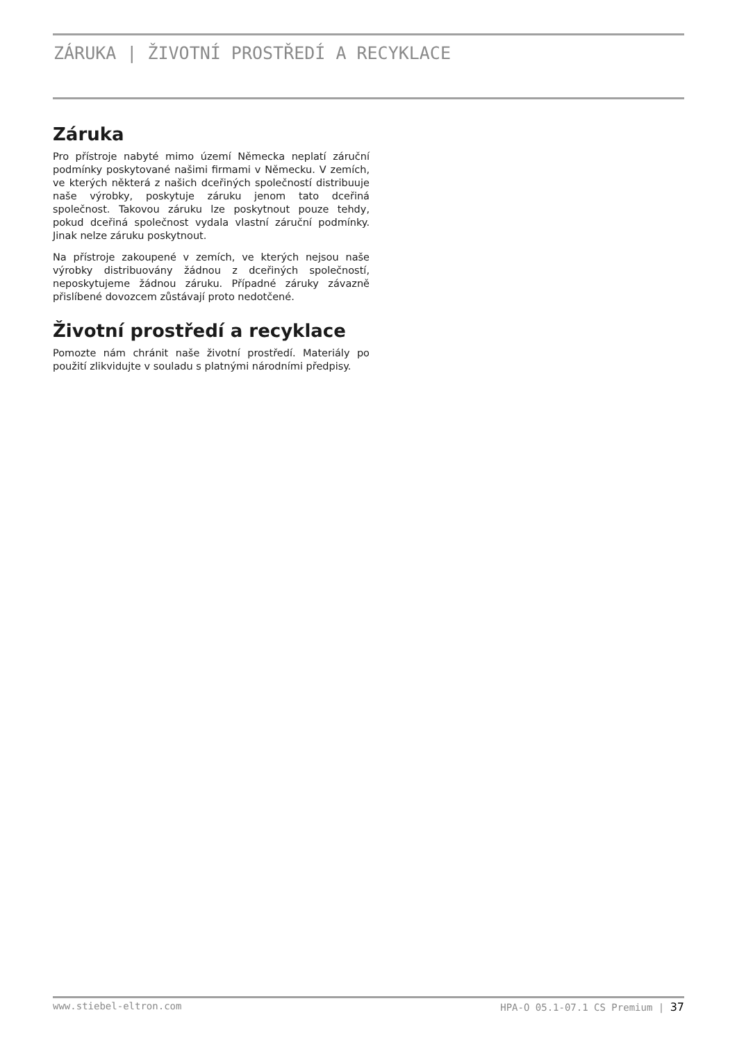ZÁRUKA | ŽIVOTNÍ PROSTŘEDÍ A RECYKLACE
Záruka
Pro přístroje nabyté mimo území Německa neplatí záruční podmínky poskytované našimi firmami v Německu. V zemích, ve kterých některá z našich dceřiných společností distribuuje naše výrobky, poskytuje záruku jenom tato dceřiná společnost. Takovou záruku lze poskytnout pouze tehdy, pokud dceřiná společnost vydala vlastní záruční podmínky. Jinak nelze záruku poskytnout.
Na přístroje zakoupené v zemích, ve kterých nejsou naše výrobky distribuovány žádnou z dceřiných společností, neposkytujeme žádnou záruku. Případné záruky závazně přislíbené dovozcem zůstávají proto nedotčené.
Životní prostředí a recyklace
Pomozte nám chránit naše životní prostředí. Materiály po použití zlikvidujte v souladu s platnými národními předpisy.
www.stiebel-eltron.com HPA-O 05.1-07.1 CS Premium | 37